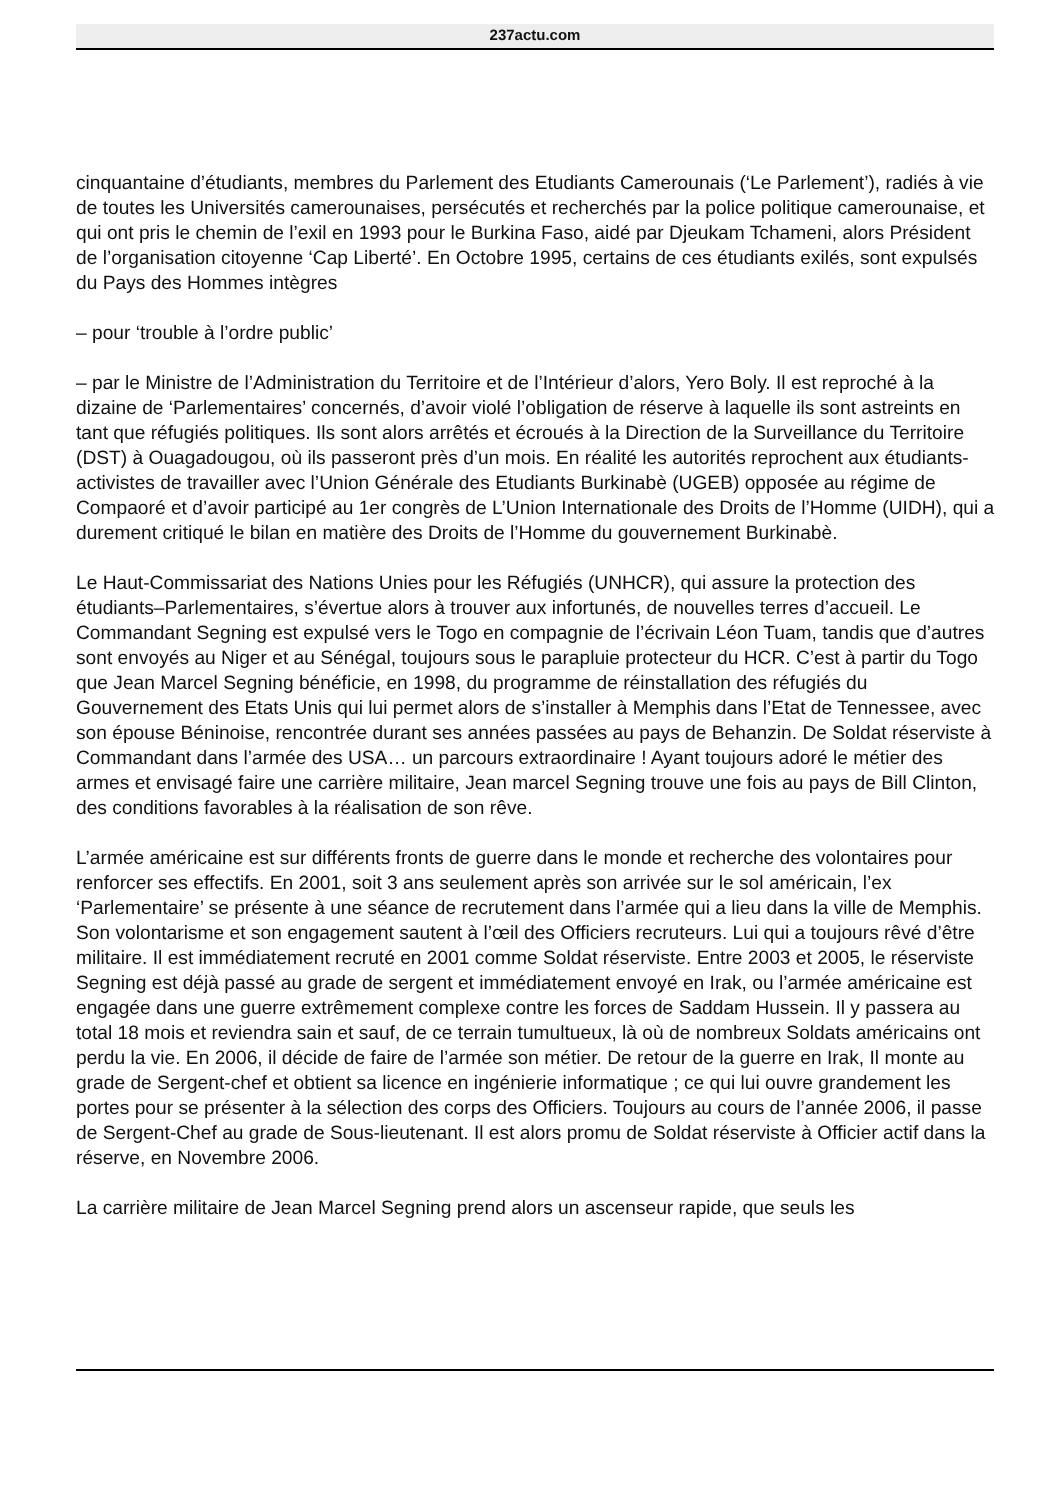237actu.com
cinquantaine d’étudiants, membres du Parlement des Etudiants Camerounais (‘Le Parlement’), radiés à vie de toutes les Universités camerounaises, persécutés et recherchés par la police politique camerounaise, et qui ont pris le chemin de l’exil en 1993 pour le Burkina Faso, aidé par Djeukam Tchameni, alors Président de l’organisation citoyenne ‘Cap Liberté’. En Octobre 1995, certains de ces étudiants exilés, sont expulsés du Pays des Hommes intègres
– pour ‘trouble à l’ordre public’
– par le Ministre de l’Administration du Territoire et de l’Intérieur d’alors, Yero Boly. Il est reproché à la dizaine de ‘Parlementaires’ concernés, d’avoir violé l’obligation de réserve à laquelle ils sont astreints en tant que réfugiés politiques. Ils sont alors arrêtés et écroués à la Direction de la Surveillance du Territoire (DST) à Ouagadougou, où ils passeront près d’un mois. En réalité les autorités reprochent aux étudiants-activistes de travailler avec l’Union Générale des Etudiants Burkinabè (UGEB) opposée au régime de Compaoré et d’avoir participé au 1er congrès de L’Union Internationale des Droits de l’Homme (UIDH), qui a durement critiqué le bilan en matière des Droits de l’Homme du gouvernement Burkinabè.
Le Haut-Commissariat des Nations Unies pour les Réfugiés (UNHCR), qui assure la protection des étudiants–Parlementaires, s’évertue alors à trouver aux infortunés, de nouvelles terres d’accueil. Le Commandant Segning est expulsé vers le Togo en compagnie de l’écrivain Léon Tuam, tandis que d’autres sont envoyés au Niger et au Sénégal, toujours sous le parapluie protecteur du HCR. C’est à partir du Togo que Jean Marcel Segning bénéficie, en 1998, du programme de réinstallation des réfugiés du Gouvernement des Etats Unis qui lui permet alors de s’installer à Memphis dans l’Etat de Tennessee, avec son épouse Béninoise, rencontrée durant ses années passées au pays de Behanzin. De Soldat réserviste à Commandant dans l’armée des USA… un parcours extraordinaire ! Ayant toujours adoré le métier des armes et envisagé faire une carrière militaire, Jean marcel Segning trouve une fois au pays de Bill Clinton, des conditions favorables à la réalisation de son rêve.
L’armée américaine est sur différents fronts de guerre dans le monde et recherche des volontaires pour renforcer ses effectifs. En 2001, soit 3 ans seulement après son arrivée sur le sol américain, l’ex ‘Parlementaire’ se présente à une séance de recrutement dans l’armée qui a lieu dans la ville de Memphis. Son volontarisme et son engagement sautent à l’œil des Officiers recruteurs. Lui qui a toujours rêvé d’être militaire. Il est immédiatement recruté en 2001 comme Soldat réserviste. Entre 2003 et 2005, le réserviste Segning est déjà passé au grade de sergent et immédiatement envoyé en Irak, ou l’armée américaine est engagée dans une guerre extrêmement complexe contre les forces de Saddam Hussein. Il y passera au total 18 mois et reviendra sain et sauf, de ce terrain tumultueux, là où de nombreux Soldats américains ont perdu la vie. En 2006, il décide de faire de l’armée son métier. De retour de la guerre en Irak, Il monte au grade de Sergent-chef et obtient sa licence en ingénierie informatique ; ce qui lui ouvre grandement les portes pour se présenter à la sélection des corps des Officiers. Toujours au cours de l’année 2006, il passe de Sergent-Chef au grade de Sous-lieutenant. Il est alors promu de Soldat réserviste à Officier actif dans la réserve, en Novembre 2006.
La carrière militaire de Jean Marcel Segning prend alors un ascenseur rapide, que seuls les